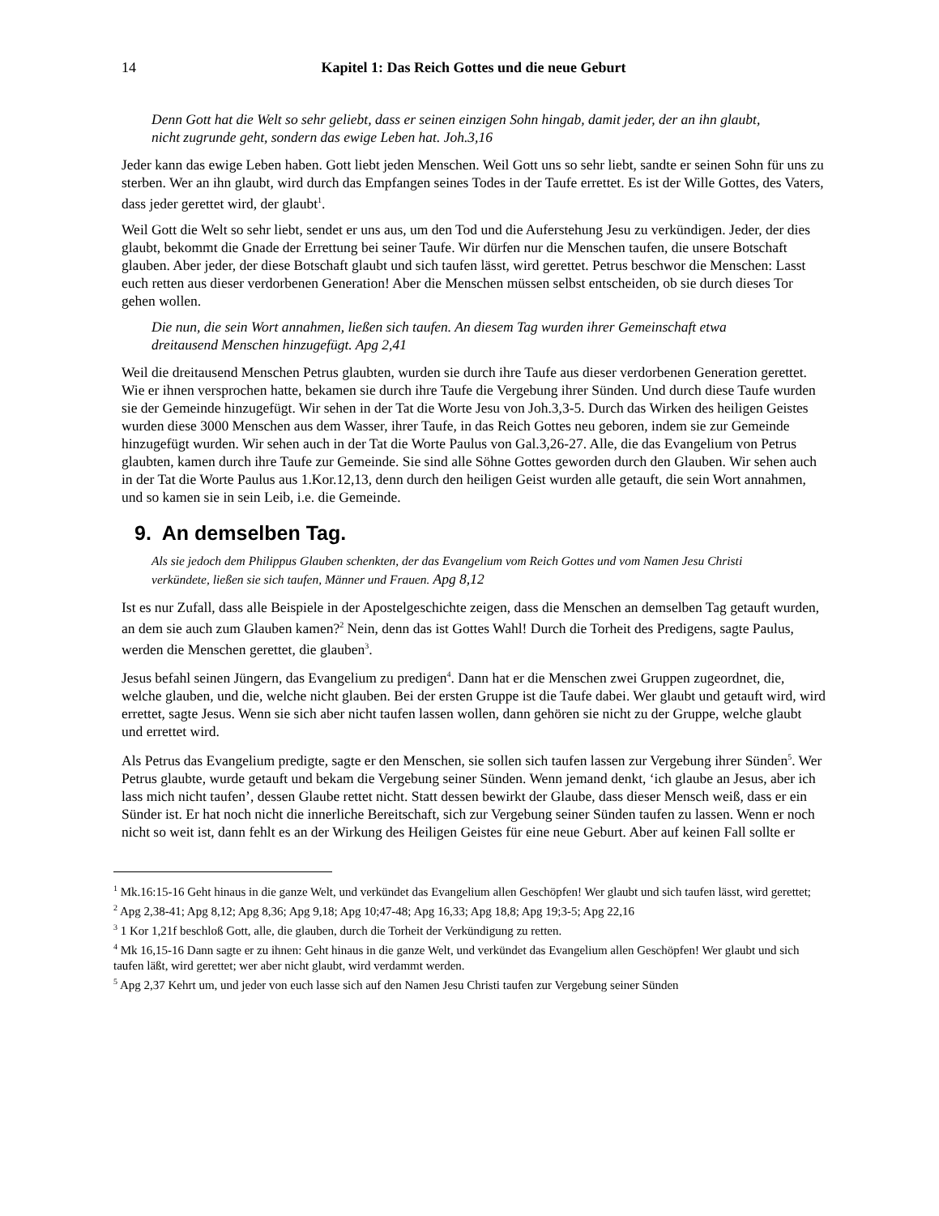14 Kapitel 1: Das Reich Gottes und die neue Geburt
Denn Gott hat die Welt so sehr geliebt, dass er seinen einzigen Sohn hingab, damit jeder, der an ihn glaubt, nicht zugrunde geht, sondern das ewige Leben hat. Joh.3,16
Jeder kann das ewige Leben haben. Gott liebt jeden Menschen. Weil Gott uns so sehr liebt, sandte er seinen Sohn für uns zu sterben. Wer an ihn glaubt, wird durch das Empfangen seines Todes in der Taufe errettet. Es ist der Wille Gottes, des Vaters, dass jeder gerettet wird, der glaubt<sup>1</sup>.
Weil Gott die Welt so sehr liebt, sendet er uns aus, um den Tod und die Auferstehung Jesu zu verkündigen. Jeder, der dies glaubt, bekommt die Gnade der Errettung bei seiner Taufe. Wir dürfen nur die Menschen taufen, die unsere Botschaft glauben. Aber jeder, der diese Botschaft glaubt und sich taufen lässt, wird gerettet. Petrus beschwor die Menschen: Lasst euch retten aus dieser verdorbenen Generation! Aber die Menschen müssen selbst entscheiden, ob sie durch dieses Tor gehen wollen.
Die nun, die sein Wort annahmen, ließen sich taufen. An diesem Tag wurden ihrer Gemeinschaft etwa dreitausend Menschen hinzugefügt. Apg 2,41
Weil die dreitausend Menschen Petrus glaubten, wurden sie durch ihre Taufe aus dieser verdorbenen Generation gerettet. Wie er ihnen versprochen hatte, bekamen sie durch ihre Taufe die Vergebung ihrer Sünden. Und durch diese Taufe wurden sie der Gemeinde hinzugefügt. Wir sehen in der Tat die Worte Jesu von Joh.3,3-5. Durch das Wirken des heiligen Geistes wurden diese 3000 Menschen aus dem Wasser, ihrer Taufe, in das Reich Gottes neu geboren, indem sie zur Gemeinde hinzugefügt wurden. Wir sehen auch in der Tat die Worte Paulus von Gal.3,26-27. Alle, die das Evangelium von Petrus glaubten, kamen durch ihre Taufe zur Gemeinde. Sie sind alle Söhne Gottes geworden durch den Glauben. Wir sehen auch in der Tat die Worte Paulus aus 1.Kor.12,13, denn durch den heiligen Geist wurden alle getauft, die sein Wort annahmen, und so kamen sie in sein Leib, i.e. die Gemeinde.
9. An demselben Tag.
Als sie jedoch dem Philippus Glauben schenkten, der das Evangelium vom Reich Gottes und vom Namen Jesu Christi verkündete, ließen sie sich taufen, Männer und Frauen. Apg 8,12
Ist es nur Zufall, dass alle Beispiele in der Apostelgeschichte zeigen, dass die Menschen an demselben Tag getauft wurden, an dem sie auch zum Glauben kamen?<sup>2</sup> Nein, denn das ist Gottes Wahl! Durch die Torheit des Predigens, sagte Paulus, werden die Menschen gerettet, die glauben<sup>3</sup>.
Jesus befahl seinen Jüngern, das Evangelium zu predigen<sup>4</sup>. Dann hat er die Menschen zwei Gruppen zugeordnet, die, welche glauben, und die, welche nicht glauben. Bei der ersten Gruppe ist die Taufe dabei. Wer glaubt und getauft wird, wird errettet, sagte Jesus. Wenn sie sich aber nicht taufen lassen wollen, dann gehören sie nicht zu der Gruppe, welche glaubt und errettet wird.
Als Petrus das Evangelium predigte, sagte er den Menschen, sie sollen sich taufen lassen zur Vergebung ihrer Sünden<sup>5</sup>. Wer Petrus glaubte, wurde getauft und bekam die Vergebung seiner Sünden. Wenn jemand denkt, ‘ich glaube an Jesus, aber ich lass mich nicht taufen’, dessen Glaube rettet nicht. Statt dessen bewirkt der Glaube, dass dieser Mensch weiß, dass er ein Sünder ist. Er hat noch nicht die innerliche Bereitschaft, sich zur Vergebung seiner Sünden taufen zu lassen. Wenn er noch nicht so weit ist, dann fehlt es an der Wirkung des Heiligen Geistes für eine neue Geburt. Aber auf keinen Fall sollte er
<sup>1</sup> Mk.16:15-16 Geht hinaus in die ganze Welt, und verkündet das Evangelium allen Geschöpfen! Wer glaubt und sich taufen lässt, wird gerettet;
<sup>2</sup> Apg 2,38-41; Apg 8,12; Apg 8,36; Apg 9,18; Apg 10;47-48; Apg 16,33; Apg 18,8; Apg 19;3-5; Apg 22,16
<sup>3</sup> 1 Kor 1,21f beschloß Gott, alle, die glauben, durch die Torheit der Verkündigung zu retten.
<sup>4</sup> Mk 16,15-16 Dann sagte er zu ihnen: Geht hinaus in die ganze Welt, und verkündet das Evangelium allen Geschöpfen! Wer glaubt und sich taufen läßt, wird gerettet; wer aber nicht glaubt, wird verdammt werden.
<sup>5</sup> Apg 2,37 Kehrt um, und jeder von euch lasse sich auf den Namen Jesu Christi taufen zur Vergebung seiner Sünden